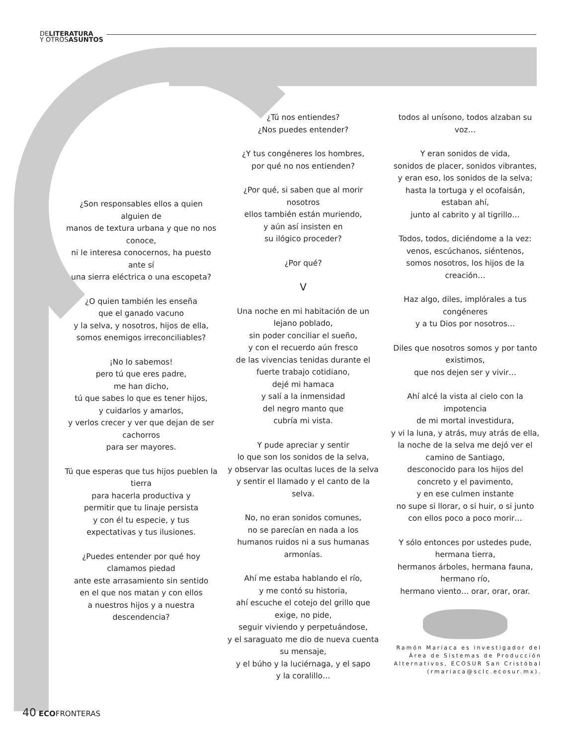DELITERATURA
Y OTROSASUNTOS
¿Son responsables ellos a quien alguien de
manos de textura urbana y que no nos conoce,
ni le interesa conocernos, ha puesto ante sí
una sierra eléctrica o una escopeta?
¿O quien también les enseña
que el ganado vacuno
y la selva, y nosotros, hijos de ella,
somos enemigos irreconciliables?
¡No lo sabemos!
pero tú que eres padre,
me han dicho,
tú que sabes lo que es tener hijos,
y cuidarlos y amarlos,
y verlos crecer y ver que dejan de ser cachorros
para ser mayores.
Tú que esperas que tus hijos pueblen la tierra
para hacerla productiva y
permitir que tu linaje persista
y con él tu especie, y tus
expectativas y tus ilusiones.
¿Puedes entender por qué hoy clamamos piedad
ante este arrasamiento sin sentido
en el que nos matan y con ellos
a nuestros hijos y a nuestra descendencia?
¿Tú nos entiendes?
¿Nos puedes entender?
¿Y tus congéneres los hombres,
por qué no nos entienden?
¿Por qué, si saben que al morir nosotros
ellos también están muriendo,
y aún así insisten en
su ilógico proceder?
¿Por qué?
V
Una noche en mi habitación de un lejano poblado,
sin poder conciliar el sueño,
y con el recuerdo aún fresco
de las vivencias tenidas durante el fuerte trabajo cotidiano,
dejé mi hamaca
y salí a la inmensidad
del negro manto que
cubría mi vista.
Y pude apreciar y sentir
lo que son los sonidos de la selva,
y observar las ocultas luces de la selva
y sentir el llamado y el canto de la selva.
No, no eran sonidos comunes,
no se parecían en nada a los
humanos ruidos ni a sus humanas armonías.
Ahí me estaba hablando el río,
y me contó su historia,
ahí escuche el cotejo del grillo que exige, no pide,
seguir viviendo y perpetuándose,
y el saraguato me dio de nueva cuenta su mensaje,
y el búho y la luciérnaga, y el sapo
y la coralillo…
todos al unísono, todos alzaban su voz…
Y eran sonidos de vida,
sonidos de placer, sonidos vibrantes,
y eran eso, los sonidos de la selva;
hasta la tortuga y el ocofaisán,
estaban ahí,
junto al cabrito y al tigrillo…
Todos, todos, diciéndome a la vez:
venos, escúchanos, siéntenos,
somos nosotros, los hijos de la creación…
Haz algo, diles, implórales a tus congéneres
y a tu Dios por nosotros…
Diles que nosotros somos y por tanto existimos,
que nos dejen ser y vivir…
Ahí alcé la vista al cielo con la impotencia
de mi mortal investidura,
y vi la luna, y atrás, muy atrás de ella,
la noche de la selva me dejó ver el camino de Santiago,
desconocido para los hijos del
concreto y el pavimento,
y en ese culmen instante
no supe si llorar, o si huir, o si junto
con ellos poco a poco morir…
Y sólo entonces por ustedes pude,
hermana tierra,
hermanos árboles, hermana fauna,
hermano río,
hermano viento… orar, orar, orar.
Ramón Mariaca es investigador del Área de Sistemas de Producción Alternativos, ECOSUR San Cristóbal (rmariaca@sclc.ecosur.mx).
40 ECOFRONTERAS